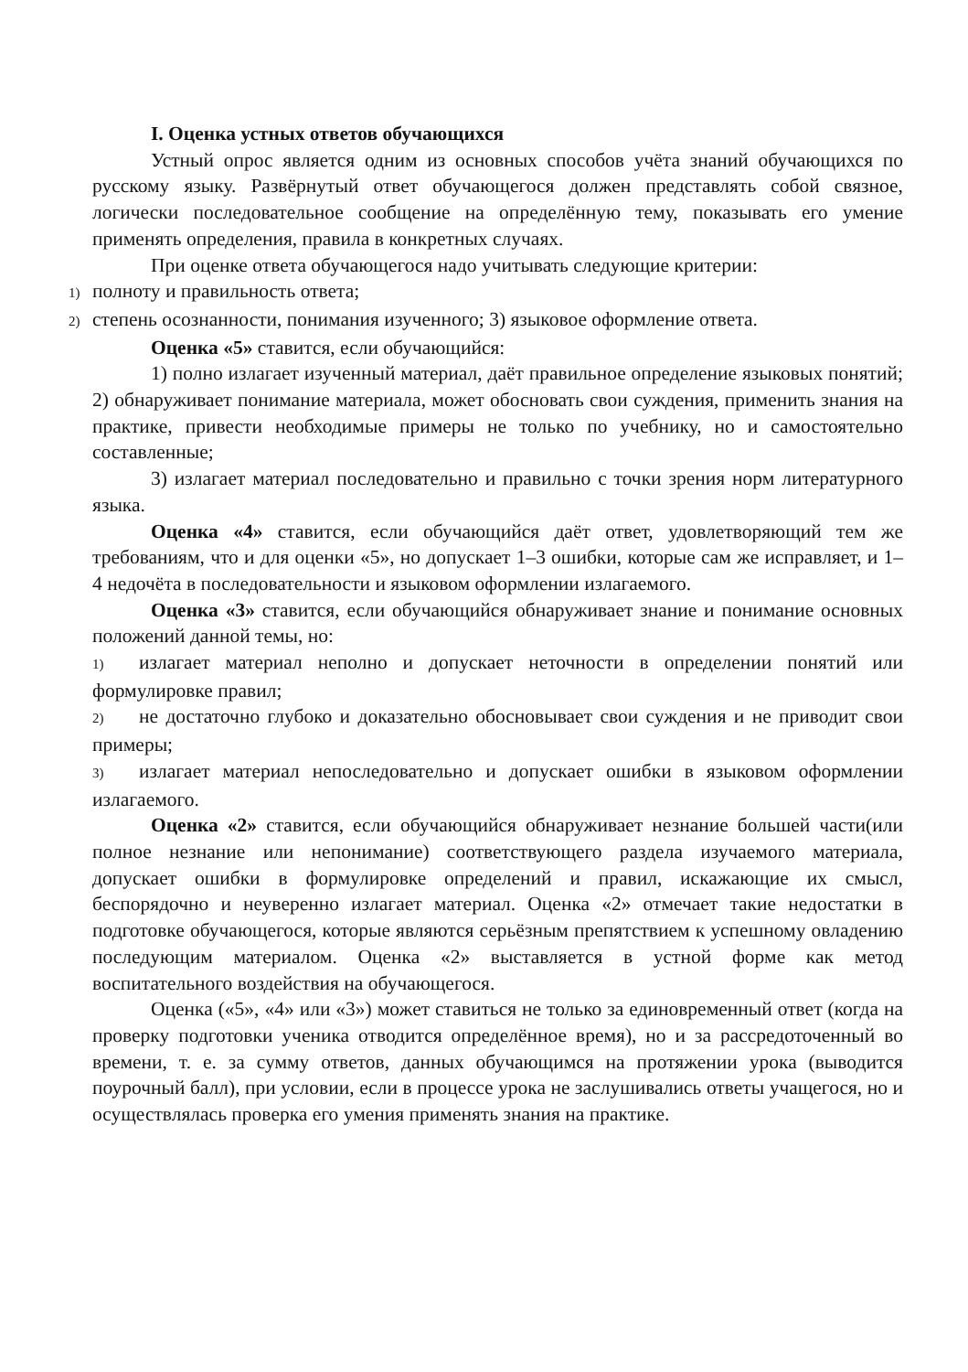I. Оценка устных ответов обучающихся
Устный опрос является одним из основных способов учёта знаний обучающихся по русскому языку. Развёрнутый ответ обучающегося должен представлять собой связное, логически последовательное сообщение на определённую тему, показывать его умение применять определения, правила в конкретных случаях.
При оценке ответа обучающегося надо учитывать следующие критерии:
1) полноту и правильность ответа;
2) степень осознанности, понимания изученного; 3) языковое оформление ответа.
Оценка «5» ставится, если обучающийся:
1) полно излагает изученный материал, даёт правильное определение языковых понятий; 2) обнаруживает понимание материала, может обосновать свои суждения, применить знания на практике, привести необходимые примеры не только по учебнику, но и самостоятельно составленные;
3) излагает материал последовательно и правильно с точки зрения норм литературного языка.
Оценка «4» ставится, если обучающийся даёт ответ, удовлетворяющий тем же требованиям, что и для оценки «5», но допускает 1–3 ошибки, которые сам же исправляет, и 1– 4 недочёта в последовательности и языковом оформлении излагаемого.
Оценка «3» ставится, если обучающийся обнаруживает знание и понимание основных положений данной темы, но:
1) излагает материал неполно и допускает неточности в определении понятий или формулировке правил;
2) не достаточно глубоко и доказательно обосновывает свои суждения и не приводит свои примеры;
3) излагает материал непоследовательно и допускает ошибки в языковом оформлении излагаемого.
Оценка «2» ставится, если обучающийся обнаруживает незнание большей части(или полное незнание или непонимание) соответствующего раздела изучаемого материала, допускает ошибки в формулировке определений и правил, искажающие их смысл, беспорядочно и неуверенно излагает материал. Оценка «2» отмечает такие недостатки в подготовке обучающегося, которые являются серьёзным препятствием к успешному овладению последующим материалом. Оценка «2» выставляется в устной форме как метод воспитательного воздействия на обучающегося.
Оценка («5», «4» или «3») может ставиться не только за единовременный ответ (когда на проверку подготовки ученика отводится определённое время), но и за рассредоточенный во времени, т. е. за сумму ответов, данных обучающимся на протяжении урока (выводится поурочный балл), при условии, если в процессе урока не заслушивались ответы учащегося, но и осуществлялась проверка его умения применять знания на практике.